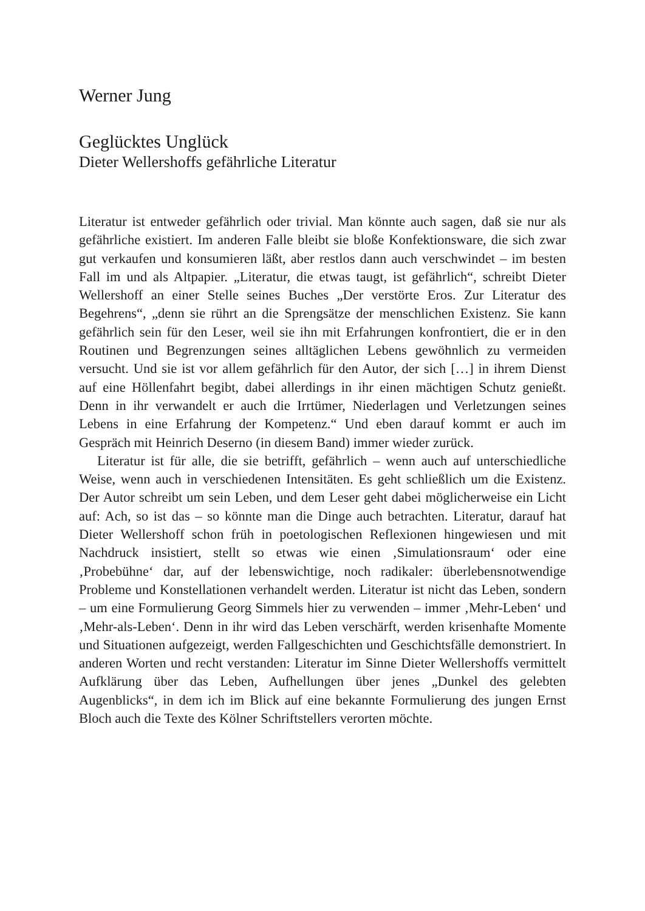Werner Jung
Geglücktes Unglück
Dieter Wellershoffs gefährliche Literatur
Literatur ist entweder gefährlich oder trivial. Man könnte auch sagen, daß sie nur als gefährliche existiert. Im anderen Falle bleibt sie bloße Konfektionsware, die sich zwar gut verkaufen und konsumieren läßt, aber restlos dann auch verschwindet – im besten Fall im und als Altpapier. „Literatur, die etwas taugt, ist gefährlich“, schreibt Dieter Wellershoff an einer Stelle seines Buches „Der verstörte Eros. Zur Literatur des Begehrens“, „denn sie rührt an die Sprengsätze der menschlichen Existenz. Sie kann gefährlich sein für den Leser, weil sie ihn mit Erfahrungen konfrontiert, die er in den Routinen und Begrenzungen seines alltäglichen Lebens gewöhnlich zu vermeiden versucht. Und sie ist vor allem gefährlich für den Autor, der sich […] in ihrem Dienst auf eine Höllenfahrt begibt, dabei allerdings in ihr einen mächtigen Schutz genießt. Denn in ihr verwandelt er auch die Irrtümer, Niederlagen und Verletzungen seines Lebens in eine Erfahrung der Kompetenz.“ Und eben darauf kommt er auch im Gespräch mit Heinrich Deserno (in diesem Band) immer wieder zurück.
Literatur ist für alle, die sie betrifft, gefährlich – wenn auch auf unterschiedliche Weise, wenn auch in verschiedenen Intensitäten. Es geht schließlich um die Existenz. Der Autor schreibt um sein Leben, und dem Leser geht dabei möglicherweise ein Licht auf: Ach, so ist das – so könnte man die Dinge auch betrachten. Literatur, darauf hat Dieter Wellershoff schon früh in poetologischen Reflexionen hingewiesen und mit Nachdruck insistiert, stellt so etwas wie einen ‚Simulationsraum‘ oder eine ‚Probebühne‘ dar, auf der lebenswichtige, noch radikaler: überlebensnotwendige Probleme und Konstellationen verhandelt werden. Literatur ist nicht das Leben, sondern – um eine Formulierung Georg Simmels hier zu verwenden – immer ‚Mehr-Leben‘ und ‚Mehr-als-Leben‘. Denn in ihr wird das Leben verschärft, werden krisenhafte Momente und Situationen aufgezeigt, werden Fallgeschichten und Geschichtsfälle demonstriert. In anderen Worten und recht verstanden: Literatur im Sinne Dieter Wellershoffs vermittelt Aufklärung über das Leben, Aufhellungen über jenes „Dunkel des gelebten Augenblicks“, in dem ich im Blick auf eine bekannte Formulierung des jungen Ernst Bloch auch die Texte des Kölner Schriftstellers verorten möchte.